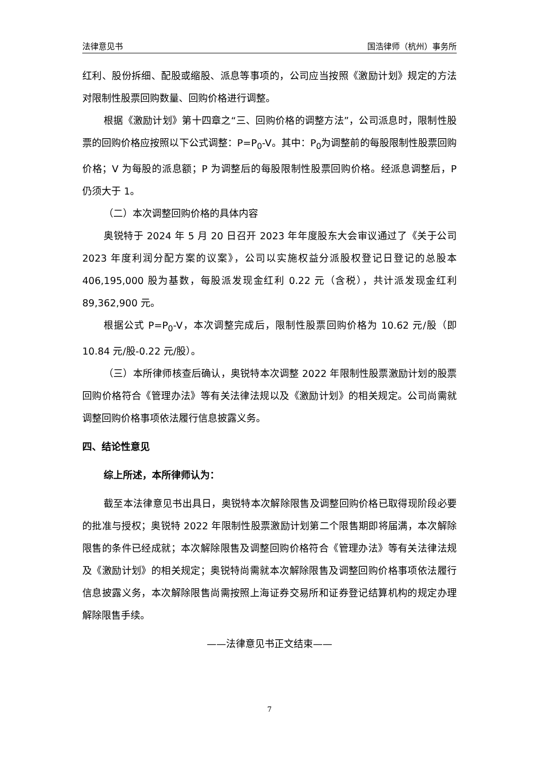法律意见书 国浩律师（杭州）事务所
红利、股份拆细、配股或缩股、派息等事项的，公司应当按照《激励计划》规定的方法对限制性股票回购数量、回购价格进行调整。
根据《激励计划》第十四章之“三、回购价格的调整方法”，公司派息时，限制性股票的回购价格应按照以下公式调整：P=P<sub>0</sub>-V。其中：P<sub>0</sub>为调整前的每股限制性股票回购价格；V 为每股的派息额；P 为调整后的每股限制性股票回购价格。经派息调整后，P 仍须大于 1。
（二）本次调整回购价格的具体内容
奥锐特于 2024 年 5 月 20 日召开 2023 年年度股东大会审议通过了《关于公司 2023 年度利润分配方案的议案》，公司以实施权益分派股权登记日登记的总股本 406,195,000 股为基数，每股派发现金红利 0.22 元（含税），共计派发现金红利 89,362,900 元。
根据公式 P=P<sub>0</sub>-V，本次调整完成后，限制性股票回购价格为 10.62 元/股（即 10.84 元/股-0.22 元/股）。
（三）本所律师核查后确认，奥锐特本次调整 2022 年限制性股票激励计划的股票回购价格符合《管理办法》等有关法律法规以及《激励计划》的相关规定。公司尚需就调整回购价格事项依法履行信息披露义务。
四、结论性意见
综上所述，本所律师认为：
截至本法律意见书出具日，奥锐特本次解除限售及调整回购价格已取得现阶段必要的批准与授权；奥锐特 2022 年限制性股票激励计划第二个限售期即将届满，本次解除限售的条件已经成就；本次解除限售及调整回购价格符合《管理办法》等有关法律法规及《激励计划》的相关规定；奥锐特尚需就本次解除限售及调整回购价格事项依法履行信息披露义务，本次解除限售尚需按照上海证券交易所和证券登记结算机构的规定办理解除限售手续。
——法律意见书正文结束——
7